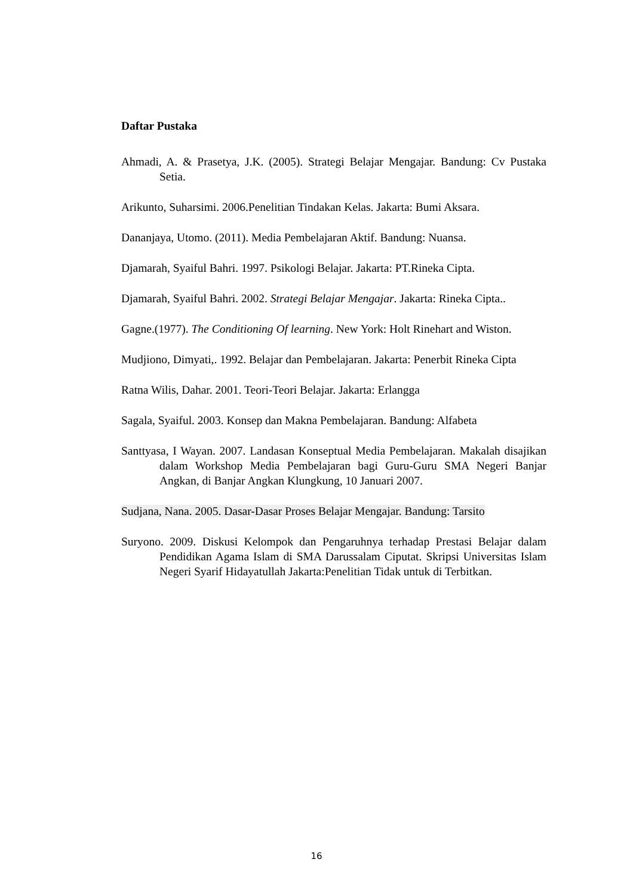Daftar Pustaka
Ahmadi, A. & Prasetya, J.K. (2005). Strategi Belajar Mengajar. Bandung: Cv Pustaka Setia.
Arikunto, Suharsimi. 2006.Penelitian Tindakan Kelas. Jakarta: Bumi Aksara.
Dananjaya, Utomo. (2011). Media Pembelajaran Aktif. Bandung: Nuansa.
Djamarah, Syaiful Bahri. 1997. Psikologi Belajar. Jakarta: PT.Rineka Cipta.
Djamarah, Syaiful Bahri. 2002. Strategi Belajar Mengajar. Jakarta: Rineka Cipta..
Gagne.(1977). The Conditioning Of learning. New York: Holt Rinehart and Wiston.
Mudjiono, Dimyati,. 1992. Belajar dan Pembelajaran. Jakarta: Penerbit Rineka Cipta
Ratna Wilis, Dahar. 2001. Teori-Teori Belajar. Jakarta: Erlangga
Sagala, Syaiful. 2003. Konsep dan Makna Pembelajaran. Bandung: Alfabeta
Santtyasa, I Wayan. 2007. Landasan Konseptual Media Pembelajaran. Makalah disajikan dalam Workshop Media Pembelajaran bagi Guru-Guru SMA Negeri Banjar Angkan, di Banjar Angkan Klungkung, 10 Januari 2007.
Sudjana, Nana. 2005. Dasar-Dasar Proses Belajar Mengajar. Bandung: Tarsito
Suryono. 2009. Diskusi Kelompok dan Pengaruhnya terhadap Prestasi Belajar dalam Pendidikan Agama Islam di SMA Darussalam Ciputat. Skripsi Universitas Islam Negeri Syarif Hidayatullah Jakarta:Penelitian Tidak untuk di Terbitkan.
16